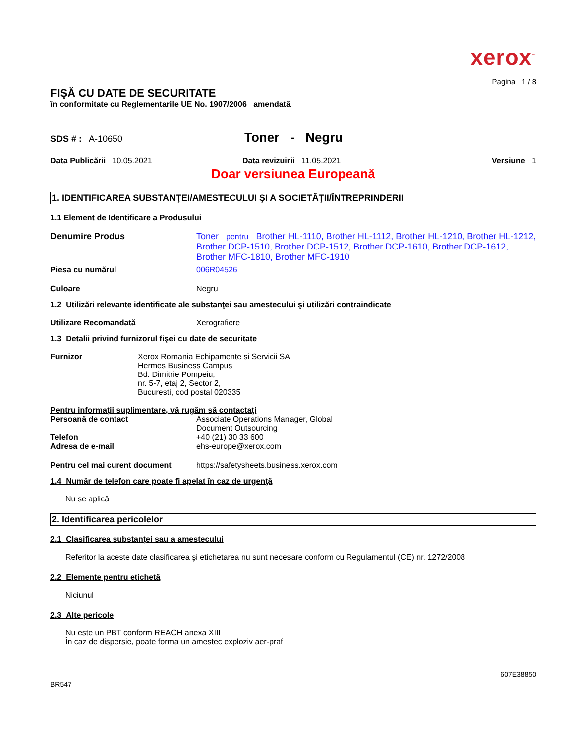xerox<sup>™</sup>
Pagina 1 / 8
FIŞĂ CU DATE DE SECURITATE
în conformitate cu Reglementarile UE No. 1907/2006 amendată
SDS # : A-10650
Toner - Negru
Data Publicării 10.05.2021 Data revizuirii 11.05.2021 Versiune 1
Doar versiunea Europeană
1. IDENTIFICAREA SUBSTANŢEI/AMESTECULUI ŞI A SOCIETĂŢII/ÎNTREPRINDERII
1.1 Element de Identificare a Produsului
Denumire Produs Toner pentru Brother HL-1110, Brother HL-1112, Brother HL-1210, Brother HL-1212, Brother DCP-1510, Brother DCP-1512, Brother DCP-1610, Brother DCP-1612, Brother MFC-1810, Brother MFC-1910
Piesa cu numărul 006R04526
Culoare Negru
1.2 Utilizări relevante identificate ale substanţei sau amestecului şi utilizări contraindicate
Utilizare Recomandată Xerografiere
1.3 Detalii privind furnizorul fişei cu date de securitate
Furnizor Xerox Romania Echipamente si Servicii SA
Hermes Business Campus
Bd. Dimitrie Pompeiu,
nr. 5-7, etaj 2, Sector 2,
Bucuresti, cod postal 020335
Pentru informaţii suplimentare, vă rugăm să contactaţi
Persoană de contact Associate Operations Manager, Global
Document Outsourcing
Telefon +40 (21) 30 33 600
Adresa de e-mail ehs-europe@xerox.com
Pentru cel mai curent document https://safetysheets.business.xerox.com
1.4 Număr de telefon care poate fi apelat în caz de urgenţă
Nu se aplică
2. Identificarea pericolelor
2.1 Clasificarea substanţei sau a amestecului
Referitor la aceste date clasificarea şi etichetarea nu sunt necesare conform cu Regulamentul (CE) nr. 1272/2008
2.2 Elemente pentru etichetă
Niciunul
2.3 Alte pericole
Nu este un PBT conform REACH anexa XIII
În caz de dispersie, poate forma un amestec exploziv aer-praf
607E38850
BR547